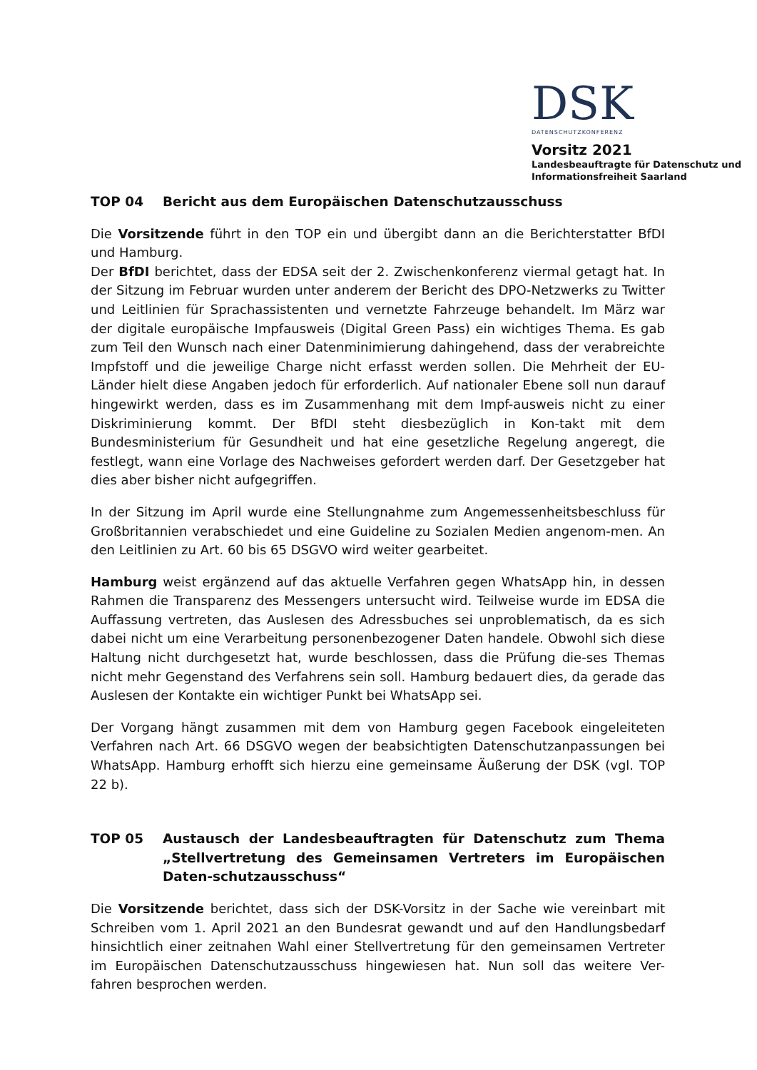DSK
DATENSCHUTZKONFERENZ
Vorsitz 2021
Landesbeauftragte für Datenschutz und
Informationsfreiheit Saarland
TOP 04 Bericht aus dem Europäischen Datenschutzausschuss
Die Vorsitzende führt in den TOP ein und übergibt dann an die Berichterstatter BfDI und Hamburg.
Der BfDI berichtet, dass der EDSA seit der 2. Zwischenkonferenz viermal getagt hat. In der Sitzung im Februar wurden unter anderem der Bericht des DPO-Netzwerks zu Twitter und Leitlinien für Sprachassistenten und vernetzte Fahrzeuge behandelt. Im März war der digitale europäische Impfausweis (Digital Green Pass) ein wichtiges Thema. Es gab zum Teil den Wunsch nach einer Datenminimierung dahingehend, dass der verabreichte Impfstoff und die jeweilige Charge nicht erfasst werden sollen. Die Mehrheit der EU-Länder hielt diese Angaben jedoch für erforderlich. Auf nationaler Ebene soll nun darauf hingewirkt werden, dass es im Zusammenhang mit dem Impf-ausweis nicht zu einer Diskriminierung kommt. Der BfDI steht diesbezüglich in Kon-takt mit dem Bundesministerium für Gesundheit und hat eine gesetzliche Regelung angeregt, die festlegt, wann eine Vorlage des Nachweises gefordert werden darf. Der Gesetzgeber hat dies aber bisher nicht aufgegriffen.
In der Sitzung im April wurde eine Stellungnahme zum Angemessenheitsbeschluss für Großbritannien verabschiedet und eine Guideline zu Sozialen Medien angenom-men. An den Leitlinien zu Art. 60 bis 65 DSGVO wird weiter gearbeitet.
Hamburg weist ergänzend auf das aktuelle Verfahren gegen WhatsApp hin, in dessen Rahmen die Transparenz des Messengers untersucht wird. Teilweise wurde im EDSA die Auffassung vertreten, das Auslesen des Adressbuches sei unproblematisch, da es sich dabei nicht um eine Verarbeitung personenbezogener Daten handele. Obwohl sich diese Haltung nicht durchgesetzt hat, wurde beschlossen, dass die Prüfung die-ses Themas nicht mehr Gegenstand des Verfahrens sein soll. Hamburg bedauert dies, da gerade das Auslesen der Kontakte ein wichtiger Punkt bei WhatsApp sei.
Der Vorgang hängt zusammen mit dem von Hamburg gegen Facebook eingeleiteten Verfahren nach Art. 66 DSGVO wegen der beabsichtigten Datenschutzanpassungen bei WhatsApp. Hamburg erhofft sich hierzu eine gemeinsame Äußerung der DSK (vgl. TOP 22 b).
TOP 05 Austausch der Landesbeauftragten für Datenschutz zum Thema „Stellvertretung des Gemeinsamen Vertreters im Europäischen Daten-schutzausschuss“
Die Vorsitzende berichtet, dass sich der DSK-Vorsitz in der Sache wie vereinbart mit Schreiben vom 1. April 2021 an den Bundesrat gewandt und auf den Handlungsbedarf hinsichtlich einer zeitnahen Wahl einer Stellvertretung für den gemeinsamen Vertreter im Europäischen Datenschutzausschuss hingewiesen hat. Nun soll das weitere Ver-fahren besprochen werden.